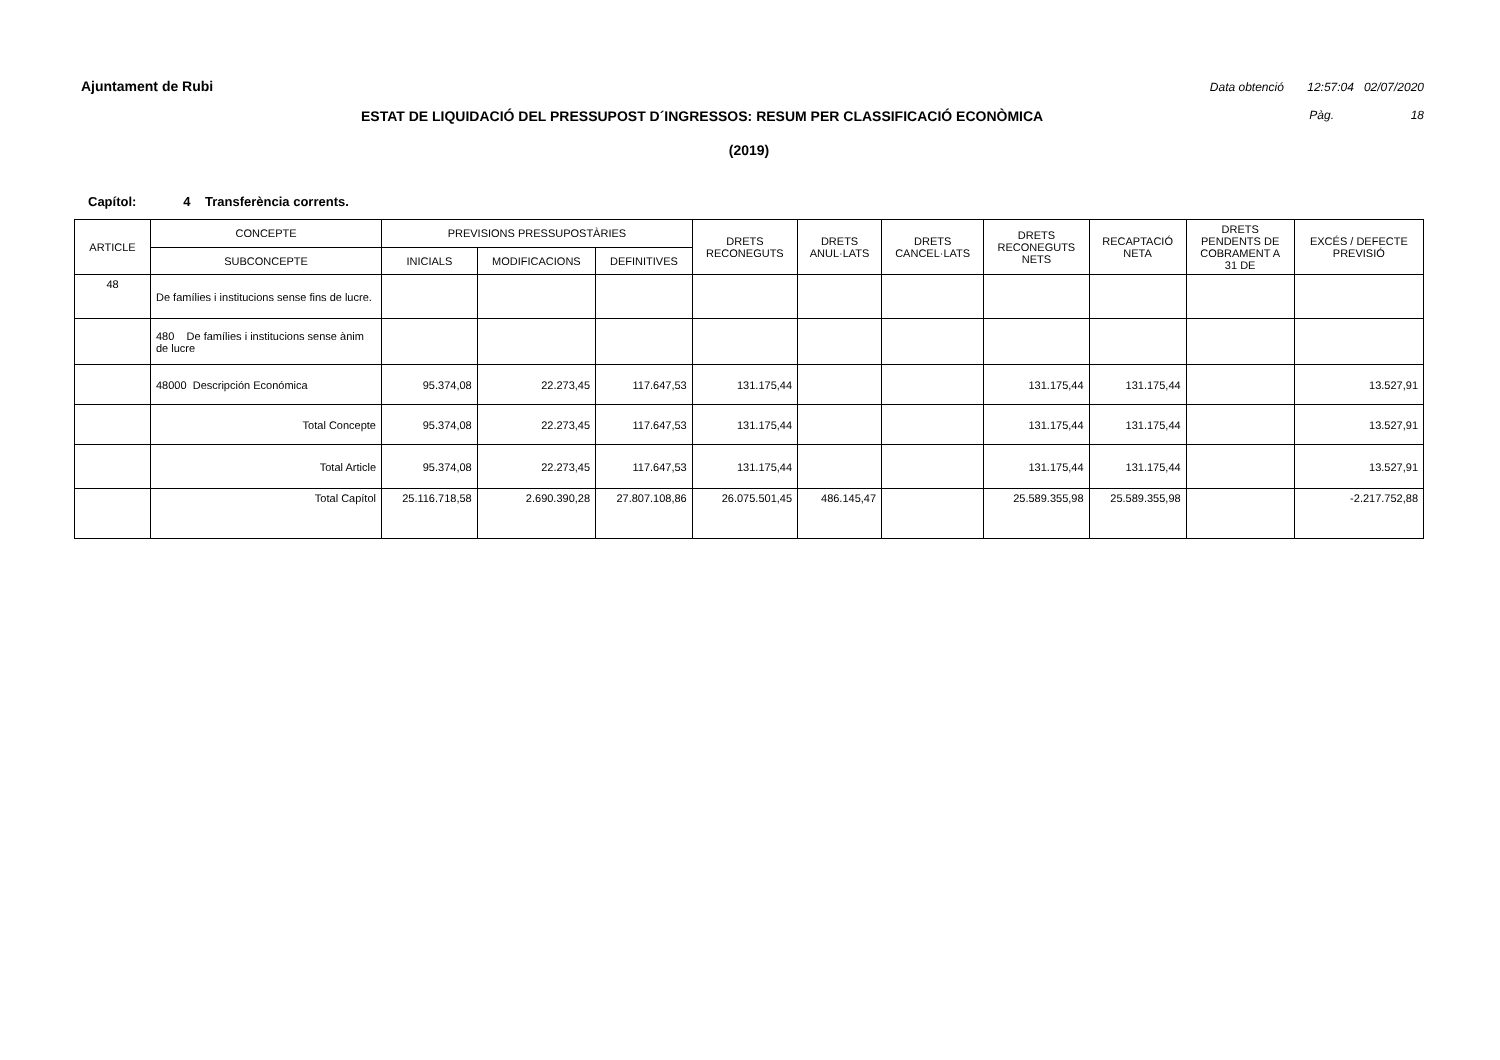Ajuntament de Rubi Data obtenció 12:57:04 02/07/2020
ESTAT DE LIQUIDACIÓ DEL PRESSUPOST D´INGRESSOS: RESUM PER CLASSIFICACIÓ ECONÒMICA Pàg. 18
(2019)
Capítol: 4 Transferència corrents.
| ARTICLE | CONCEPTE | PREVISIONS PRESSUPOSTÀRIES | | | DRETS RECONEGUTS | DRETS ANUL·LATS | DRETS CANCEL·LATS | DRETS RECONEGUTS NETS | RECAPTACIÓ NETA | DRETS PENDENTS DE COBRAMENT A 31 DE | EXCÉS / DEFECTE PREVISIÓ |
| --- | --- | --- | --- | --- | --- | --- | --- | --- | --- | --- | --- |
| | SUBCONCEPTE | INICIALS | MODIFICACIONS | DEFINITIVES | | | | | | | |
| 48 | De famílies i institucions sense fins de lucre. | | | | | | | | | | |
| | 480 De famílies i institucions sense ànim de lucre | | | | | | | | | | |
| | 48000 Descripción Económica | 95.374,08 | 22.273,45 | 117.647,53 | 131.175,44 | | | 131.175,44 | 131.175,44 | | 13.527,91 |
| | Total Concepte | 95.374,08 | 22.273,45 | 117.647,53 | 131.175,44 | | | 131.175,44 | 131.175,44 | | 13.527,91 |
| | Total Article | 95.374,08 | 22.273,45 | 117.647,53 | 131.175,44 | | | 131.175,44 | 131.175,44 | | 13.527,91 |
| | Total Capítol | 25.116.718,58 | 2.690.390,28 | 27.807.108,86 | 26.075.501,45 | 486.145,47 | | 25.589.355,98 | 25.589.355,98 | | -2.217.752,88 |